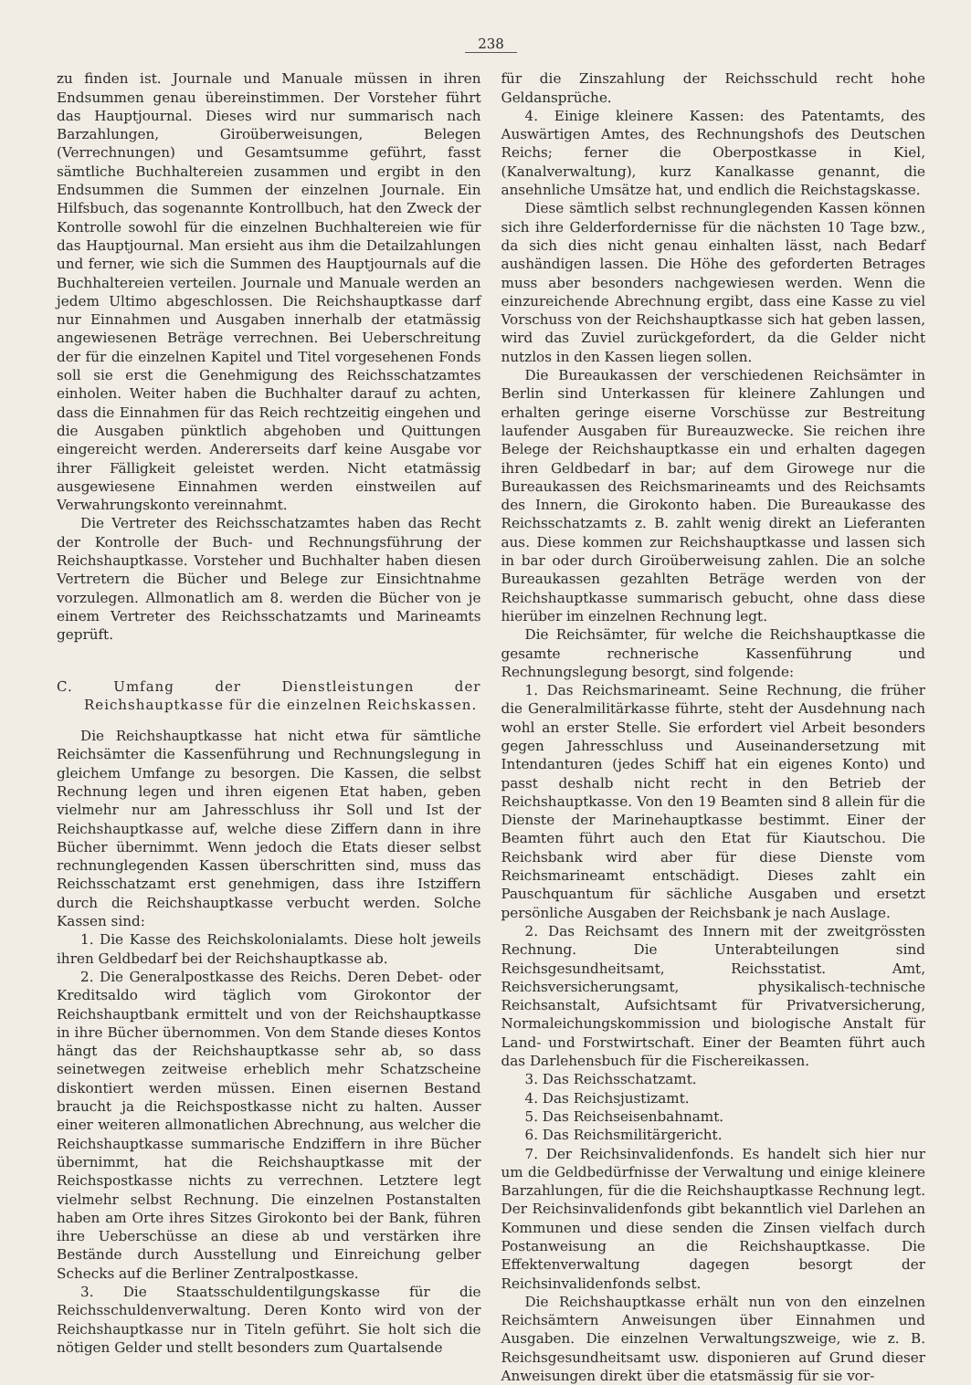238
zu finden ist. Journale und Manuale müssen in ihren Endsummen genau übereinstimmen. Der Vorsteher führt das Hauptjournal. Dieses wird nur summarisch nach Barzahlungen, Giroüberweisungen, Belegen (Verrechnungen) und Gesamtsumme geführt, fasst sämtliche Buchhaltereien zusammen und ergibt in den Endsummen die Summen der einzelnen Journale. Ein Hilfsbuch, das sogenannte Kontrollbuch, hat den Zweck der Kontrolle sowohl für die einzelnen Buchhaltereien wie für das Hauptjournal. Man ersieht aus ihm die Detailzahlungen und ferner, wie sich die Summen des Hauptjournals auf die Buchhaltereien verteilen. Journale und Manuale werden an jedem Ultimo abgeschlossen. Die Reichshauptkasse darf nur Einnahmen und Ausgaben innerhalb der etatmässig angewiesenen Beträge verrechnen. Bei Ueberschreitung der für die einzelnen Kapitel und Titel vorgesehenen Fonds soll sie erst die Genehmigung des Reichsschatzamtes einholen. Weiter haben die Buchhalter darauf zu achten, dass die Einnahmen für das Reich rechtzeitig eingehen und die Ausgaben pünktlich abgehoben und Quittungen eingereicht werden. Andererseits darf keine Ausgabe vor ihrer Fälligkeit geleistet werden. Nicht etatmässig ausgewiesene Einnahmen werden einstweilen auf Verwahrungskonto vereinnahmt.
Die Vertreter des Reichsschatzamtes haben das Recht der Kontrolle der Buch- und Rechnungsführung der Reichshauptkasse. Vorsteher und Buchhalter haben diesen Vertretern die Bücher und Belege zur Einsichtnahme vorzulegen. Allmonatlich am 8. werden die Bücher von je einem Vertreter des Reichsschatzamts und Marineamts geprüft.
C. Umfang der Dienstleistungen der Reichshauptkasse für die einzelnen Reichskassen.
Die Reichshauptkasse hat nicht etwa für sämtliche Reichsämter die Kassenführung und Rechnungslegung in gleichem Umfange zu besorgen. Die Kassen, die selbst Rechnung legen und ihren eigenen Etat haben, geben vielmehr nur am Jahresschluss ihr Soll und Ist der Reichshauptkasse auf, welche diese Ziffern dann in ihre Bücher übernimmt. Wenn jedoch die Etats dieser selbst rechnunglegenden Kassen überschritten sind, muss das Reichsschatzamt erst genehmigen, dass ihre Istziffern durch die Reichshauptkasse verbucht werden. Solche Kassen sind:
1. Die Kasse des Reichskolonialamts. Diese holt jeweils ihren Geldbedarf bei der Reichshauptkasse ab.
2. Die Generalpostkasse des Reichs. Deren Debet- oder Kreditsaldo wird täglich vom Girokontor der Reichshauptbank ermittelt und von der Reichshauptkasse in ihre Bücher übernommen. Von dem Stande dieses Kontos hängt das der Reichshauptkasse sehr ab, so dass seinetwegen zeitweise erheblich mehr Schatzscheine diskontiert werden müssen. Einen eisernen Bestand braucht ja die Reichspostkasse nicht zu halten. Ausser einer weiteren allmonatlichen Abrechnung, aus welcher die Reichshauptkasse summarische Endziffern in ihre Bücher übernimmt, hat die Reichshauptkasse mit der Reichspostkasse nichts zu verrechnen. Letztere legt vielmehr selbst Rechnung. Die einzelnen Postanstalten haben am Orte ihres Sitzes Girokonto bei der Bank, führen ihre Ueberschüsse an diese ab und verstärken ihre Bestände durch Ausstellung und Einreichung gelber Schecks auf die Berliner Zentralpostkasse.
3. Die Staatsschuldentilgungskasse für die Reichsschuldenverwaltung. Deren Konto wird von der Reichshauptkasse nur in Titeln geführt. Sie holt sich die nötigen Gelder und stellt besonders zum Quartalsende
für die Zinszahlung der Reichsschuld recht hohe Geldansprüche.
4. Einige kleinere Kassen: des Patentamts, des Auswärtigen Amtes, des Rechnungshofs des Deutschen Reichs; ferner die Oberpostkasse in Kiel, (Kanalverwaltung), kurz Kanalkasse genannt, die ansehnliche Umsätze hat, und endlich die Reichstagskasse.
Diese sämtlich selbst rechnunglegenden Kassen können sich ihre Gelderfordernisse für die nächsten 10 Tage bzw., da sich dies nicht genau einhalten lässt, nach Bedarf aushändigen lassen. Die Höhe des geforderten Betrages muss aber besonders nachgewiesen werden. Wenn die einzureichende Abrechnung ergibt, dass eine Kasse zu viel Vorschuss von der Reichshauptkasse sich hat geben lassen, wird das Zuviel zurückgefordert, da die Gelder nicht nutzlos in den Kassen liegen sollen.
Die Bureaukassen der verschiedenen Reichsämter in Berlin sind Unterkassen für kleinere Zahlungen und erhalten geringe eiserne Vorschüsse zur Bestreitung laufender Ausgaben für Bureauzwecke. Sie reichen ihre Belege der Reichshauptkasse ein und erhalten dagegen ihren Geldbedarf in bar; auf dem Girowege nur die Bureaukassen des Reichsmarineamts und des Reichsamts des Innern, die Girokonto haben. Die Bureaukasse des Reichsschatzamts z. B. zahlt wenig direkt an Lieferanten aus. Diese kommen zur Reichshauptkasse und lassen sich in bar oder durch Giroüberweisung zahlen. Die an solche Bureaukassen gezahlten Beträge werden von der Reichshauptkasse summarisch gebucht, ohne dass diese hierüber im einzelnen Rechnung legt.
Die Reichsämter, für welche die Reichshauptkasse die gesamte rechnerische Kassenführung und Rechnungslegung besorgt, sind folgende:
1. Das Reichsmarineamt. Seine Rechnung, die früher die Generalmilitärkasse führte, steht der Ausdehnung nach wohl an erster Stelle. Sie erfordert viel Arbeit besonders gegen Jahresschluss und Auseinandersetzung mit Intendanturen (jedes Schiff hat ein eigenes Konto) und passt deshalb nicht recht in den Betrieb der Reichshauptkasse. Von den 19 Beamten sind 8 allein für die Dienste der Marinehauptkasse bestimmt. Einer der Beamten führt auch den Etat für Kiautschou. Die Reichsbank wird aber für diese Dienste vom Reichsmarineamt entschädigt. Dieses zahlt ein Pauschquantum für sächliche Ausgaben und ersetzt persönliche Ausgaben der Reichsbank je nach Auslage.
2. Das Reichsamt des Innern mit der zweitgrössten Rechnung. Die Unterabteilungen sind Reichsgesundheitsamt, Reichsstatist. Amt, Reichsversicherungsamt, physikalisch-technische Reichsanstalt, Aufsichtsamt für Privatversicherung, Normaleichungskommission und biologische Anstalt für Land- und Forstwirtschaft. Einer der Beamten führt auch das Darlehensbuch für die Fischereikassen.
3. Das Reichsschatzamt.
4. Das Reichsjustizamt.
5. Das Reichseisenbahnamt.
6. Das Reichsmilitärgericht.
7. Der Reichsinvalidenfonds. Es handelt sich hier nur um die Geldbedürfnisse der Verwaltung und einige kleinere Barzahlungen, für die die Reichshauptkasse Rechnung legt. Der Reichsinvalidenfonds gibt bekanntlich viel Darlehen an Kommunen und diese senden die Zinsen vielfach durch Postanweisung an die Reichshauptkasse. Die Effektenverwaltung dagegen besorgt der Reichsinvalidenfonds selbst.
Die Reichshauptkasse erhält nun von den einzelnen Reichsämtern Anweisungen über Einnahmen und Ausgaben. Die einzelnen Verwaltungszweige, wie z. B. Reichsgesundheitsamt usw. disponieren auf Grund dieser Anweisungen direkt über die etatsmässig für sie vor-